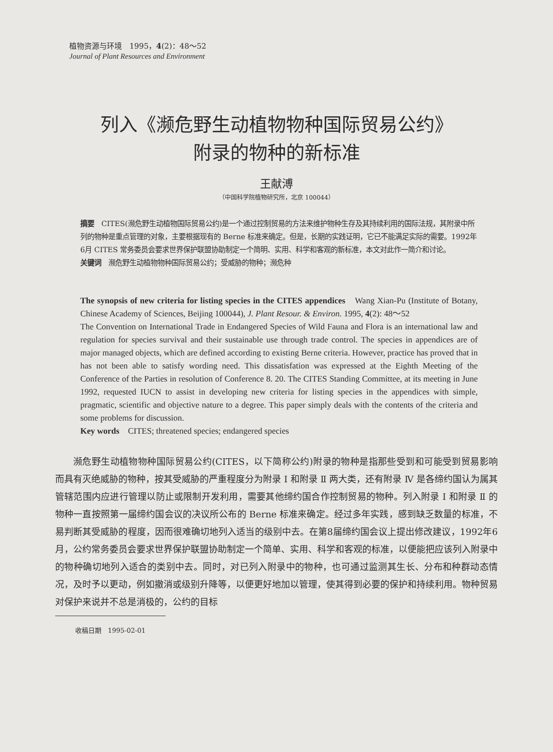植物资源与环境　1995，4(2)：48～52
Journal of Plant Resources and Environment
列入《濒危野生动植物物种国际贸易公约》
附录的物种的新标准
王献溥
（中国科学院植物研究所，北京 100044）
摘要　CITES(濒危野生动植物国际贸易公约)是一个通过控制贸易的方法来维护物种生存及其持续利用的国际法规，其附录中所列的物种是重点管理的对象，主要根据现有的 Berne 标准来确定。但是，长期的实践证明，它已不能满足实际的需要。1992年6月 CITES 常务委员会要求世界保护联盟协助制定一个简明、实用、科学和客观的新标准，本文对此作一简介和讨论。
关键词　濒危野生动植物物种国际贸易公约；受威胁的物种；濒危种
The synopsis of new criteria for listing species in the CITES appendices　Wang Xian-Pu (Institute of Botany, Chinese Academy of Sciences, Beijing 100044), J. Plant Resour. & Environ. 1995, 4(2): 48～52
The Convention on International Trade in Endangered Species of Wild Fauna and Flora is an international law and regulation for species survival and their sustainable use through trade control. The species in appendices are of major managed objects, which are defined according to existing Berne criteria. However, practice has proved that in has not been able to satisfy wording need. This dissatisfation was expressed at the Eighth Meeting of the Conference of the Parties in resolution of Conference 8. 20. The CITES Standing Committee, at its meeting in June 1992, requested IUCN to assist in developing new criteria for listing species in the appendices with simple, pragmatic, scientific and objective nature to a degree. This paper simply deals with the contents of the criteria and some problems for discussion.
Key words　CITES; threatened species; endangered species
濒危野生动植物物种国际贸易公约(CITES，以下简称公约)附录的物种是指那些受到和可能受到贸易影响而具有灭绝威胁的物种，按其受威胁的严重程度分为附录 Ⅰ 和附录 Ⅱ 两大类，还有附录 Ⅳ 是各缔约国认为属其管辖范围内应进行管理以防止或限制开发利用，需要其他缔约国合作控制贸易的物种。列入附录 Ⅰ 和附录 Ⅱ 的物种一直按照第一届缔约国会议的决议所公布的 Berne 标准来确定。经过多年实践，感到缺乏数量的标准，不易判断其受威胁的程度，因而很难确切地列入适当的级别中去。在第8届缔约国会议上提出修改建议，1992年6月，公约常务委员会要求世界保护联盟协助制定一个简单、实用、科学和客观的标准，以便能把应该列入附录中的物种确切地列入适合的类别中去。同时，对已列入附录中的物种，也可通过监测其生长、分布和种群动态情况，及时予以更动，例如撤消或级别升降等，以便更好地加以管理，使其得到必要的保护和持续利用。物种贸易对保护来说并不总是消极的，公约的目标
收稿日期　1995-02-01